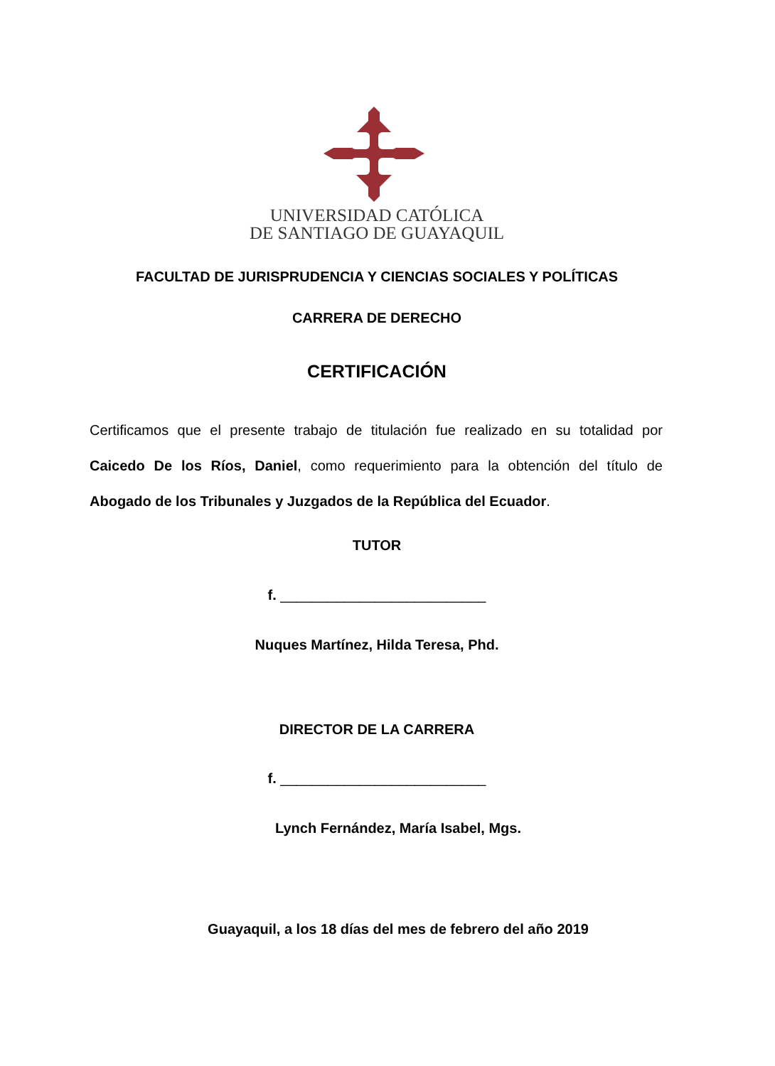UNIVERSIDAD CATÓLICA
DE SANTIAGO DE GUAYAQUIL
FACULTAD DE JURISPRUDENCIA Y CIENCIAS SOCIALES Y POLÍTICAS
CARRERA DE DERECHO
CERTIFICACIÓN
Certificamos que el presente trabajo de titulación fue realizado en su totalidad por Caicedo De los Ríos, Daniel, como requerimiento para la obtención del título de Abogado de los Tribunales y Juzgados de la República del Ecuador.
TUTOR
f. __________________________
Nuques Martínez, Hilda Teresa, Phd.
DIRECTOR DE LA CARRERA
f. __________________________
Lynch Fernández, María Isabel, Mgs.
Guayaquil, a los 18 días del mes de febrero del año 2019